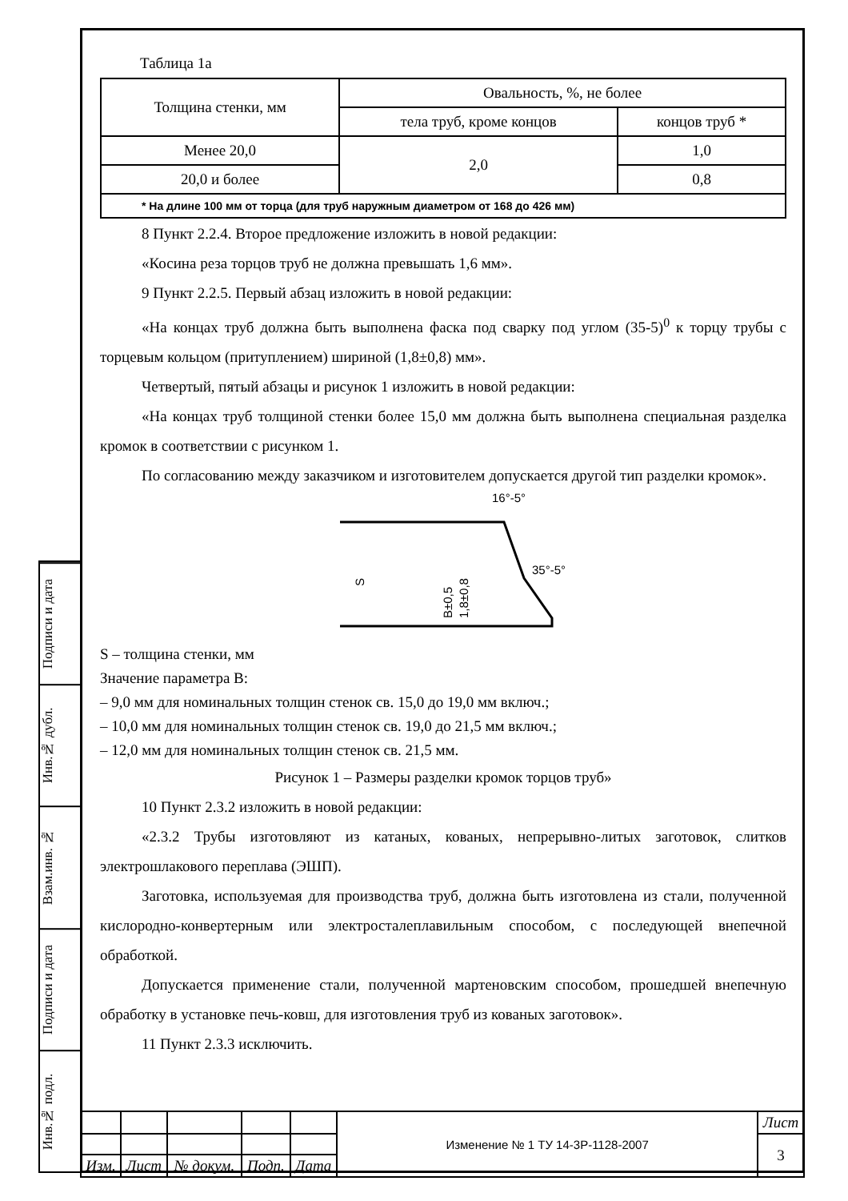Подписи и дата
Инв.№ дубл.
Взам.инв. №
Подписи и дата
Инв.№ подл.
Таблица 1а
| Толщина стенки, мм | Овальность, %, не более | |
| --- | --- | --- |
| | тела труб, кроме концов | концов труб * |
| Менее 20,0 | 2,0 | 1,0 |
| 20,0 и более | | 0,8 |
| * На длине 100 мм от торца (для труб наружным диаметром от 168 до 426 мм) | | |
8 Пункт 2.2.4. Второе предложение изложить в новой редакции:
«Косина реза торцов труб не должна превышать 1,6 мм».
9 Пункт 2.2.5. Первый абзац изложить в новой редакции:
«На концах труб должна быть выполнена фаска под сварку под углом (35-5)<sup>0</sup> к торцу трубы с торцевым кольцом (притуплением) шириной (1,8±0,8) мм».
Четвертый, пятый абзацы и рисунок 1 изложить в новой редакции:
«На концах труб толщиной стенки более 15,0 мм должна быть выполнена специальная разделка кромок в соответствии с рисунком 1.
По согласованию между заказчиком и изготовителем допускается другой тип разделки кромок».
16°-5°
35°-5°
S
B±0,5
1,8±0,8
S – толщина стенки, мм
Значение параметра B:
– 9,0 мм для номинальных толщин стенок св. 15,0 до 19,0 мм включ.;
– 10,0 мм для номинальных толщин стенок св. 19,0 до 21,5 мм включ.;
– 12,0 мм для номинальных толщин стенок св. 21,5 мм.
Рисунок 1 – Размеры разделки кромок торцов труб»
10 Пункт 2.3.2 изложить в новой редакции:
«2.3.2 Трубы изготовляют из катаных, кованых, непрерывно-литых заготовок, слитков электрошлакового переплава (ЭШП).
Заготовка, используемая для производства труб, должна быть изготовлена из стали, полученной кислородно-конвертерным или электросталеплавильным способом, с последующей внепечной обработкой.
Допускается применение стали, полученной мартеновским способом, прошедшей внепечную обработку в установке печь-ковш, для изготовления труб из кованых заготовок».
11 Пункт 2.3.3 исключить.
| | | | | | Изменение № 1 ТУ 14-3Р-1128-2007 | Лист |
| | | | | | | 3 |
| Изм. | Лист | № докум. | Подп. | Дата | | |